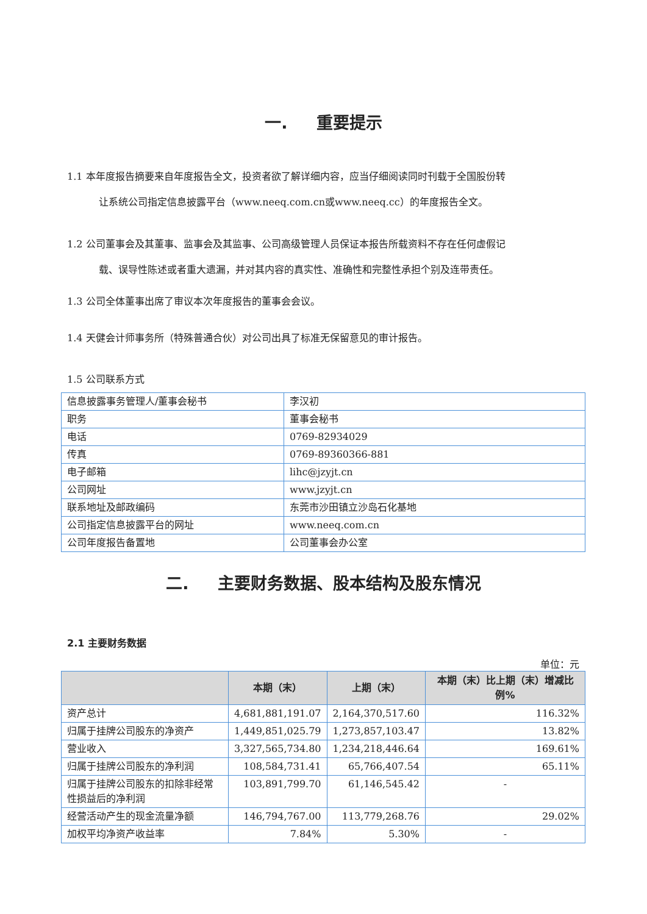一. 重要提示
1.1 本年度报告摘要来自年度报告全文，投资者欲了解详细内容，应当仔细阅读同时刊载于全国股份转
让系统公司指定信息披露平台（www.neeq.com.cn或www.neeq.cc）的年度报告全文。
1.2 公司董事会及其董事、监事会及其监事、公司高级管理人员保证本报告所载资料不存在任何虚假记
载、误导性陈述或者重大遗漏，并对其内容的真实性、准确性和完整性承担个别及连带责任。
1.3 公司全体董事出席了审议本次年度报告的董事会会议。
1.4 天健会计师事务所（特殊普通合伙）对公司出具了标准无保留意见的审计报告。
1.5 公司联系方式
| 信息披露事务管理人/董事会秘书 | 李汉初 |
| 职务 | 董事会秘书 |
| 电话 | 0769-82934029 |
| 传真 | 0769-89360366-881 |
| 电子邮箱 | lihc@jzyjt.cn |
| 公司网址 | www.jzyjt.cn |
| 联系地址及邮政编码 | 东莞市沙田镇立沙岛石化基地 |
| 公司指定信息披露平台的网址 | www.neeq.com.cn |
| 公司年度报告备置地 | 公司董事会办公室 |
二. 主要财务数据、股本结构及股东情况
2.1 主要财务数据
单位：元
| | 本期（末） | 上期（末） | 本期（末）比上期（末）增减比例% |
| --- | --- | --- | --- |
| 资产总计 | 4,681,881,191.07 | 2,164,370,517.60 | 116.32% |
| 归属于挂牌公司股东的净资产 | 1,449,851,025.79 | 1,273,857,103.47 | 13.82% |
| 营业收入 | 3,327,565,734.80 | 1,234,218,446.64 | 169.61% |
| 归属于挂牌公司股东的净利润 | 108,584,731.41 | 65,766,407.54 | 65.11% |
| 归属于挂牌公司股东的扣除非经常性损益后的净利润 | 103,891,799.70 | 61,146,545.42 | - |
| 经营活动产生的现金流量净额 | 146,794,767.00 | 113,779,268.76 | 29.02% |
| 加权平均净资产收益率 | 7.84% | 5.30% | - |